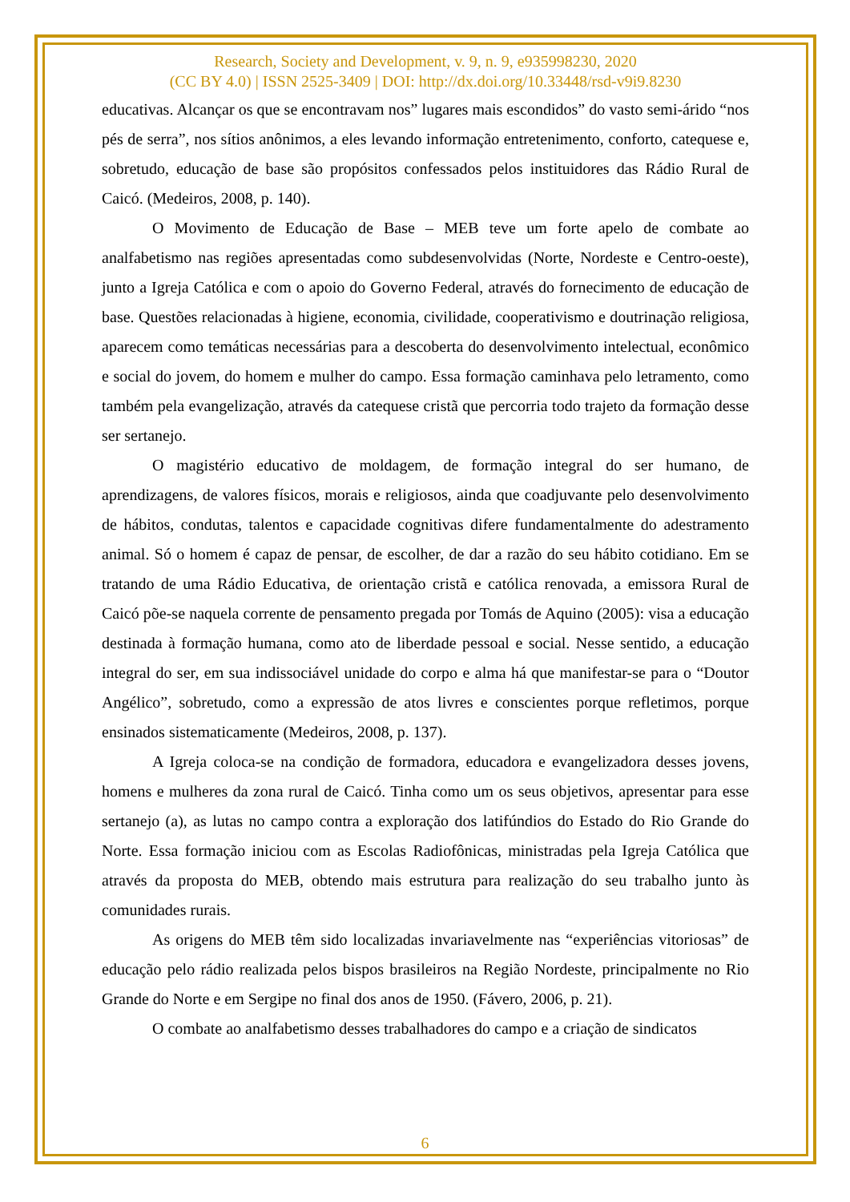Research, Society and Development, v. 9, n. 9, e935998230, 2020
(CC BY 4.0) | ISSN 2525-3409 | DOI: http://dx.doi.org/10.33448/rsd-v9i9.8230
educativas. Alcançar os que se encontravam nos” lugares mais escondidos” do vasto semi-árido “nos pés de serra”, nos sítios anônimos, a eles levando informação entretenimento, conforto, catequese e, sobretudo, educação de base são propósitos confessados pelos instituidores das Rádio Rural de Caicó. (Medeiros, 2008, p. 140).
O Movimento de Educação de Base – MEB teve um forte apelo de combate ao analfabetismo nas regiões apresentadas como subdesenvolvidas (Norte, Nordeste e Centro-oeste), junto a Igreja Católica e com o apoio do Governo Federal, através do fornecimento de educação de base. Questões relacionadas à higiene, economia, civilidade, cooperativismo e doutrinação religiosa, aparecem como temáticas necessárias para a descoberta do desenvolvimento intelectual, econômico e social do jovem, do homem e mulher do campo. Essa formação caminhava pelo letramento, como também pela evangelização, através da catequese cristã que percorria todo trajeto da formação desse ser sertanejo.
O magistério educativo de moldagem, de formação integral do ser humano, de aprendizagens, de valores físicos, morais e religiosos, ainda que coadjuvante pelo desenvolvimento de hábitos, condutas, talentos e capacidade cognitivas difere fundamentalmente do adestramento animal. Só o homem é capaz de pensar, de escolher, de dar a razão do seu hábito cotidiano. Em se tratando de uma Rádio Educativa, de orientação cristã e católica renovada, a emissora Rural de Caicó põe-se naquela corrente de pensamento pregada por Tomás de Aquino (2005): visa a educação destinada à formação humana, como ato de liberdade pessoal e social. Nesse sentido, a educação integral do ser, em sua indissociável unidade do corpo e alma há que manifestar-se para o “Doutor Angélico”, sobretudo, como a expressão de atos livres e conscientes porque refletimos, porque ensinados sistematicamente (Medeiros, 2008, p. 137).
A Igreja coloca-se na condição de formadora, educadora e evangelizadora desses jovens, homens e mulheres da zona rural de Caicó. Tinha como um os seus objetivos, apresentar para esse sertanejo (a), as lutas no campo contra a exploração dos latifúndios do Estado do Rio Grande do Norte. Essa formação iniciou com as Escolas Radiofônicas, ministradas pela Igreja Católica que através da proposta do MEB, obtendo mais estrutura para realização do seu trabalho junto às comunidades rurais.
As origens do MEB têm sido localizadas invariavelmente nas “experiências vitoriosas” de educação pelo rádio realizada pelos bispos brasileiros na Região Nordeste, principalmente no Rio Grande do Norte e em Sergipe no final dos anos de 1950. (Fávero, 2006, p. 21).
O combate ao analfabetismo desses trabalhadores do campo e a criação de sindicatos
6